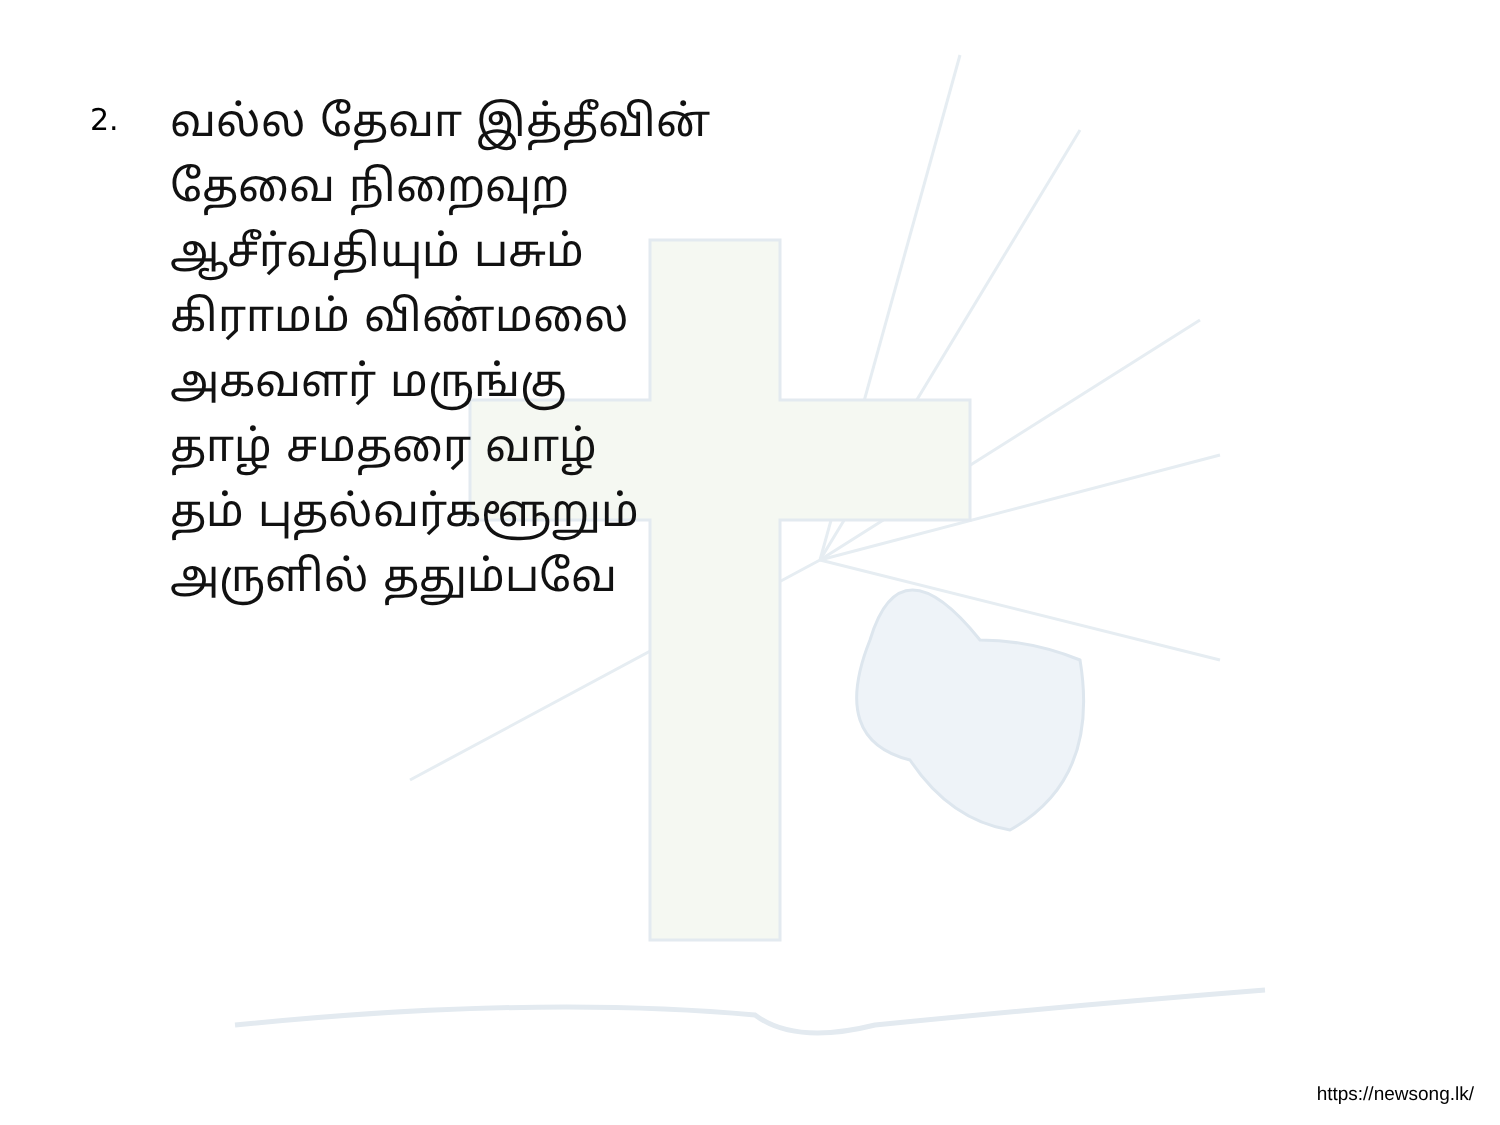2.
வல்ல தேவா இத்தீவின்
தேவை நிறைவுற
ஆசீர்வதியும் பசும்
கிராமம் விண்மலை
அகவளர் மருங்கு
தாழ் சமதரை வாழ்
தம் புதல்வர்களூறும்
அருளில் ததும்பவே
https://newsong.lk/